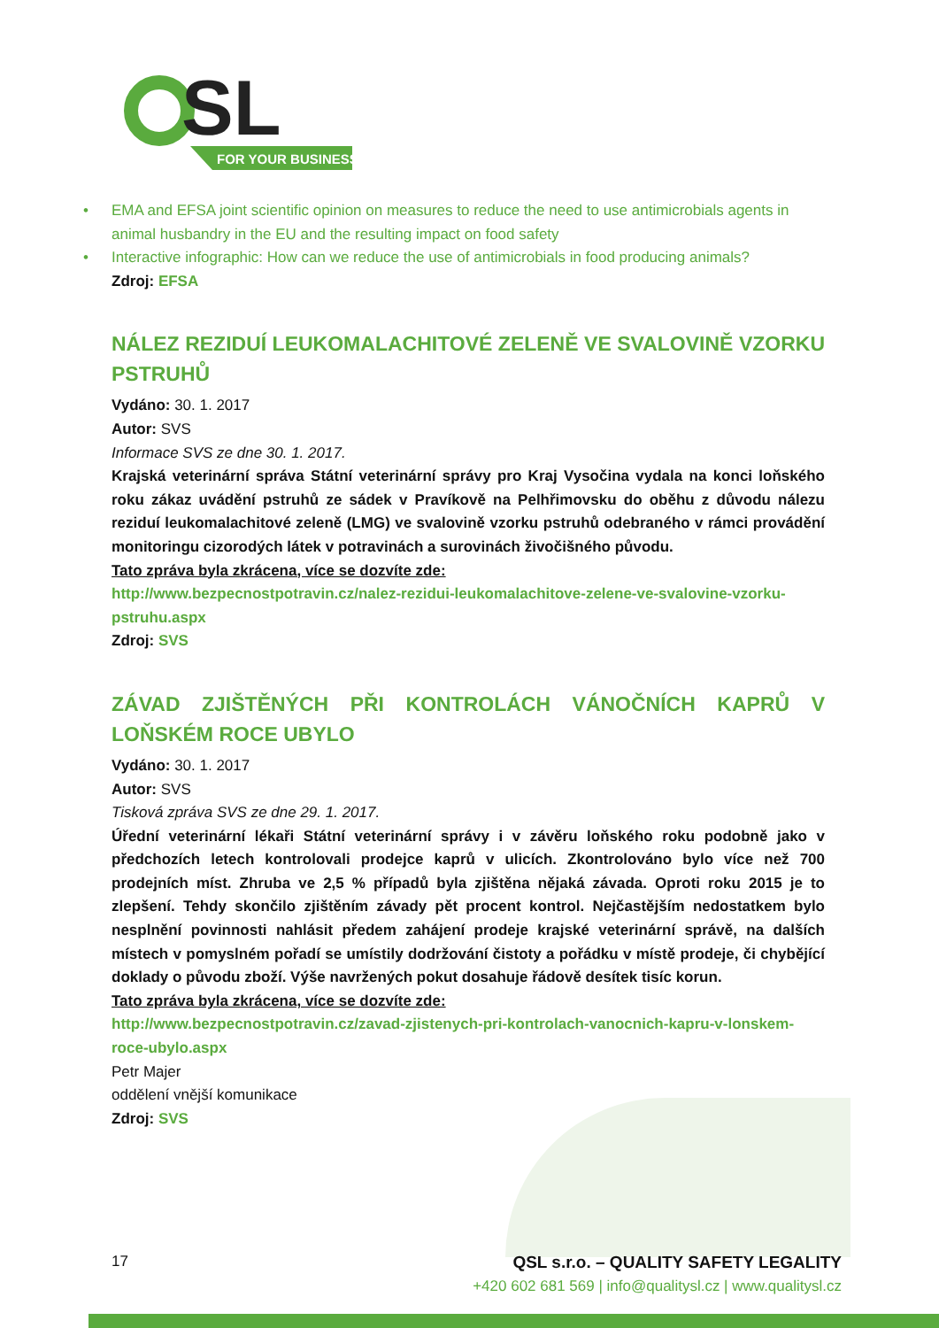SL
FOR YOUR BUSINESS
• EMA and EFSA joint scientific opinion on measures to reduce the need to use antimicrobials agents in animal husbandry in the EU and the resulting impact on food safety
• Interactive infographic: How can we reduce the use of antimicrobials in food producing animals?
Zdroj: EFSA
NÁLEZ REZIDUÍ LEUKOMALACHITOVÉ ZELENĚ VE SVALOVINĚ VZORKU PSTRUHŮ
Vydáno: 30. 1. 2017
Autor: SVS
Informace SVS ze dne 30. 1. 2017.
Krajská veterinární správa Státní veterinární správy pro Kraj Vysočina vydala na konci loňského roku zákaz uvádění pstruhů ze sádek v Pravíkově na Pelhřimovsku do oběhu z důvodu nálezu reziduí leukomalachitové zeleně (LMG) ve svalovině vzorku pstruhů odebraného v rámci provádění monitoringu cizorodých látek v potravinách a surovinách živočišného původu.
Tato zpráva byla zkrácena, více se dozvíte zde:
http://www.bezpecnostpotravin.cz/nalez-rezidui-leukomalachitove-zelene-ve-svalovine-vzorku-pstruhu.aspx
Zdroj: SVS
ZÁVAD ZJIŠTĚNÝCH PŘI KONTROLÁCH VÁNOČNÍCH KAPRŮ V LOŇSKÉM ROCE UBYLO
Vydáno: 30. 1. 2017
Autor: SVS
Tisková zpráva SVS ze dne 29. 1. 2017.
Úřední veterinární lékaři Státní veterinární správy i v závěru loňského roku podobně jako v předchozích letech kontrolovali prodejce kaprů v ulicích. Zkontrolováno bylo více než 700 prodejních míst. Zhruba ve 2,5 % případů byla zjištěna nějaká závada. Oproti roku 2015 je to zlepšení. Tehdy skončilo zjištěním závady pět procent kontrol. Nejčastějším nedostatkem bylo nesplnění povinnosti nahlásit předem zahájení prodeje krajské veterinární správě, na dalších místech v pomyslném pořadí se umístily dodržování čistoty a pořádku v místě prodeje, či chybějící doklady o původu zboží. Výše navržených pokut dosahuje řádově desítek tisíc korun.
Tato zpráva byla zkrácena, více se dozvíte zde:
http://www.bezpecnostpotravin.cz/zavad-zjistenych-pri-kontrolach-vanocnich-kapru-v-lonskem-roce-ubylo.aspx
Petr Majer
oddělení vnější komunikace
Zdroj: SVS
17 QSL s.r.o. – QUALITY SAFETY LEGALITY
+420 602 681 569 | info@qualitysl.cz | www.qualitysl.cz